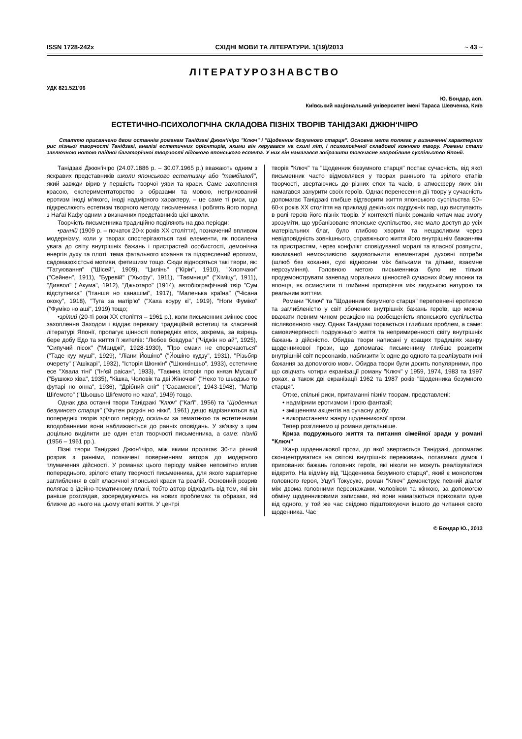ISSN 1728-242x СХІДНІ МОВИ ТА ЛІТЕРАТУРИ. 1(19)/2013 ~ 43 ~
ЛІТЕРАТУРОЗНАВСТВО
УДК 821.521'06
Ю. Бондар, асп.
Київський національний університет імені Тараса Шевченка, Київ
ЕСТЕТИЧНО-ПСИХОЛОГІЧНА СКЛАДОВА ПІЗНІХ ТВОРІВ ТАНІДЗАКІ ДЖЮН‘ІЧІРО
Статтю присвячено двом останнім романам Танідзакі Джюн‘ічіро "Ключ" і "Щоденник безумного старця". Основна мета полягає у визначенні характерних рис пізньої творчості Танідзакі, аналізі естетичних орієнтирів, якими він керувався на схилі літ, і психологічної складової кожного твору. Романи стали заключною нотою плідної багаторічної творчості відомого японського естета. У них він намагався зобразити тогочасне хворобливе суспільство Японії.
Танідзакі Джюн‘ічіро (24.07.1886 р. – 30.07.1965 р.) вважають одним з яскравих представників школи японського естетизму або "тамбішюґі", який завжди вірив у першість творчої уяви та краси. Саме захоплення красою, експериментаторство з образами та мовою, неприхований еротизм іноді м'якого, іноді надмірного характеру, – це саме ті риси, що підкреслюють естетизм творчого методу письменника і роблять його поряд з Наґаї Кафу одним з визначних представників цієї школи.
Творчість письменника традиційно поділяють на два періоди:
•ранній (1909 р. – початок 20-х років ХХ століття), позначений впливом модернізму, коли у творах спостерігаються такі елементи, як посилена увага до світу внутрішніх бажань і пристрастей особистості, демонічна енергія духу та плоті, тема фатального кохання та підкреслений еротизм, садомазохістські мотиви, фетишизм тощо. Сюди відносяться такі твори, як: "Татуювання" ("Шісей", 1909), "Цилінь" ("Кірін", 1910), "Хлопчаки" ("Сейнен", 1911), "Буревій" ("Хьофу", 1911), "Таємниця" ("Хіміцу", 1911), "Диявол" ("Акума", 1912), "Джьотаро" (1914), автобіографічний твір "Сум відступника" ("Ітаншя но канашімі", 1917), "Маленька країна" ("Чісана ококу", 1918), "Туга за матір'ю" ("Хаха коуру кі", 1919), "Ноги Фуміко" ("Фуміко но аші", 1919) тощо;
•зрілий (20-ті роки ХХ століття – 1961 р.), коли письменник змінює своє захоплення Заходом і віддає перевагу традиційній естетиці та класичній літературі Японії, пропагує цінності попередніх епох, зокрема, за взірець бере добу Едо та життя її жителів: "Любов бовдура" ("Чіджін но ай", 1925), "Сипучий пісок" ("Манджі", 1928-1930), "Про смаки не сперечаються" ("Таде куу муші", 1929), "Ліани Йошіно" ("Йошіно кудзу", 1931), "Різьбяр очерету" ("Ашікарі", 1932), "Історія Шюнкін" ("Шюнкіншьо", 1933), естетичне есе "Хвала тіні" ("Ін'єй раісан", 1933), "Таємна історія про князя Мусаші" ("Бушюко хіва", 1935), "Кішка, Чоловік та дві Жіночки" ("Неко то шьодзьо то футарі но онна", 1936), "Дрібний сніг" ("Сасамеюкі", 1943-1948), "Матір Шіґемото" ("Шьошьо Шіґемото но хаха", 1949) тощо.
Однак два останні твори Танідзакі "Ключ" ("Каґі", 1956) та "Щоденник безумного старця" ("Футен роджін но ніккі", 1961) дещо відрізняються від попередніх творів зрілого періоду, оскільки за тематикою та естетичними вподобаннями вони наближаються до ранніх оповідань. У зв'язку з цим доцільно виділити ще один етап творчості письменника, а саме: пізній (1956 – 1961 рр.).
Пізні твори Танідзакі Джюн‘ічіро, між якими пролягає 30-ти річний розрив з ранніми, позначені поверненням автора до модерного тлумачення дійсності. У романах цього періоду майже непомітно вплив попереднього, зрілого етапу творчості письменника, для якого характерне заглиблення в світ класичної японської краси та реалій. Основний розрив полягає в ідейно-тематичному плані, тобто автор відходить від тем, які він раніше розглядав, зосереджуючись на нових проблемах та образах, які ближче до нього на цьому етапі життя. У центрі
творів "Ключ" та "Щоденник безумного старця" постає сучасність, від якої письменник часто відмовлявся у творах раннього та зрілого етапів творчості, звертаючись до різних епох та часів, в атмосферу яких він намагався занурити своїх героїв. Однак перенесення дії твору у сучасність допомагає Танідзакі глибше відтворити життя японського суспільства 50–60-х років ХХ століття на прикладі декількох подружніх пар, що виступають в ролі героїв його пізніх творів. У контексті пізніх романів читач має змогу зрозуміти, що урбанізоване японське суспільство, яке мало доступ до усіх матеріальних благ, було глибоко хворим та нещасливим через невідповідність зовнішнього, справжнього життя його внутрішнім бажанням та пристрастям, через конфлікт сповідуваної моралі та власної розпусти, викликаної неможливістю задовольнити елементарні духовні потреби (шлюб без кохання, сухі відносини між батьками та дітьми, взаємне нерозуміння). Головною метою письменника було не тільки продемонструвати занепад моральних цінностей сучасних йому японки та японця, як осмислити ті глибинні протиріччя між людською натурою та реальним життям.
Романи "Ключ" та "Щоденник безумного старця" переповнені еротикою та заглибленістю у світ збочених внутрішніх бажань героїв, що можна вважати певним чином реакцією на розбещеність японського суспільства післявоєнного часу. Однак Танідзакі торкається і глибших проблем, а саме: самовичерпності подружнього життя та непримиренності світу внутрішніх бажань з дійсністю. Обидва твори написані у кращих традиціях жанру щоденникової прози, що допомагає письменнику глибше розкрити внутрішній світ персонажів, наблизити їх одне до одного та реалізувати їхні бажання за допомогою мови. Обидва твори були досить популярними, про що свідчать чотири екранізації роману "Ключ" у 1959, 1974, 1983 та 1997 роках, а також дві екранізації 1962 та 1987 років "Щоденника безумного старця".
Отже, спільні риси, притаманні пізнім творам, представлені:
• надмірним еротизмом і грою фантазії;
• зміщенням акцентів на сучасну добу;
• використанням жанру щоденникової прози.
Тепер розглянемо ці романи детальніше.
Криза подружнього життя та питання сімейної зради у романі "Ключ"
Жанр щоденникової прози, до якої звертається Танідзакі, допомагає сконцентруватися на світові внутрішніх переживань, потаємних думок і прихованих бажань головних героїв, які ніколи не можуть реалізуватися відкрито. На відміну від "Щоденника безумного старця", який є монологом головного героя, Уцуґі Токусуке, роман "Ключ" демонструє певний діалог між двома головними персонажами, чоловіком та жінкою, за допомогою обміну щоденниковими записами, які вони намагаються приховати одне від одного, у той же час свідомо підштовхуючи іншого до читання свого щоденника. Час
© Бондар Ю., 2013